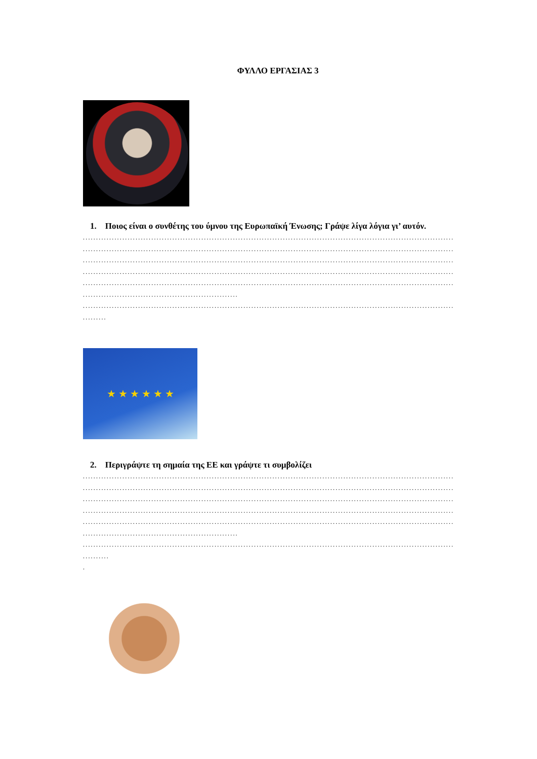ΦΥΛΛΟ ΕΡΓΑΣΙΑΣ 3
1. Ποιος είναι ο συνθέτης του ύμνου της Ευρωπαϊκή Ένωσης; Γράψε λίγα λόγια γι’ αυτόν.
....................................................................................................................................................
....................................................................................................................................................
....................................................................................................................................................
....................................................................................................................................................
....................................................................................................................................................
...........................................................
....................................................................................................................................................
.........
★ ★ ★ ★ ★ ★
2. Περιγράψτε τη σημαία της ΕΕ και γράψτε τι συμβολίζει
....................................................................................................................................................
....................................................................................................................................................
....................................................................................................................................................
....................................................................................................................................................
....................................................................................................................................................
...........................................................
....................................................................................................................................................
..........
.